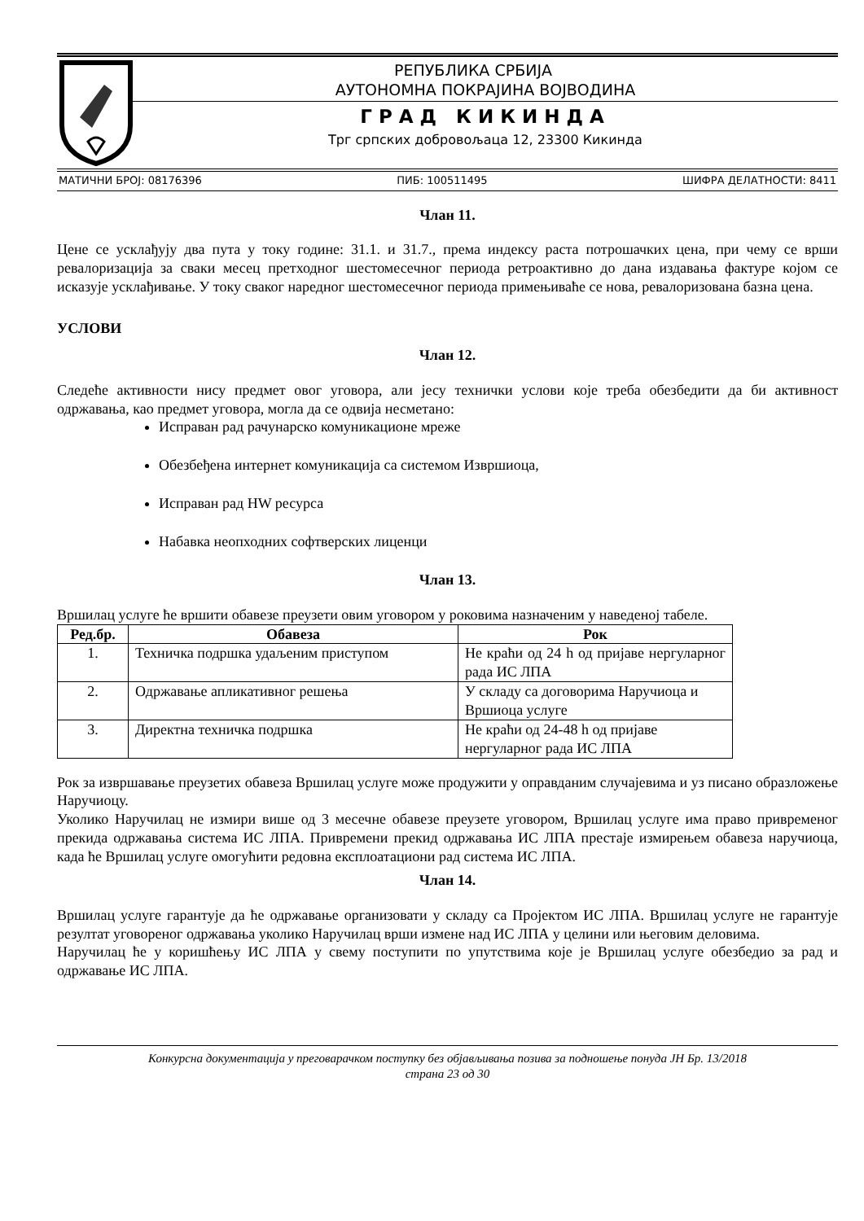РЕПУБЛИКА СРБИЈА
АУТОНОМНА ПОКРАЈИНА ВОЈВОДИНА
ГРАД КИКИНДА
Трг српских добровољаца 12, 23300 Кикинда
МАТИЧНИ БРОЈ: 08176396 ПИБ: 100511495 ШИФРА ДЕЛАТНОСТИ: 8411
Члан 11.
Цене се усклађују два пута у току године: 31.1. и 31.7., према индексу раста потрошачких цена, при чему се врши ревалоризација за сваки месец претходног шестомесечног периода ретроактивно до дана издавања фактуре којом се исказује усклађивање. У току сваког наредног шестомесечног периода примењиваће се нова, ревалоризована базна цена.
УСЛОВИ
Члан 12.
Следеће активности нису предмет овог уговора, али јесу технички услови које треба обезбедити да би активност одржавања, као предмет уговора, могла да се одвија несметано:
Исправан рад рачунарско комуникационе мреже
Обезбеђена интернет комуникација са системом Извршиоца,
Исправан рад HW ресурса
Набавка неопходних софтверских лиценци
Члан 13.
Вршилац услуге ће вршити обавезе преузети овим уговором у роковима назначеним у наведеној табеле.
| Ред.бр. | Обавеза | Рок |
| --- | --- | --- |
| 1. | Техничка подршка удаљеним приступом | Не краћи од 24 h од пријаве нергуларног рада ИС ЛПА |
| 2. | Одржавање апликативног решења | У складу са договорима Наручиоца и Вршиоца услуге |
| 3. | Директна техничка подршка | Не краћи од 24-48 h од пријаве нергуларног рада ИС ЛПА |
Рок за извршавање преузетих обавеза Вршилац услуге може продужити у оправданим случајевима и уз писано образложење Наручиоцу.
Уколико Наручилац не измири више од 3 месечне обавезе преузете уговором, Вршилац услуге има право привременог прекида одржавања система ИС ЛПА. Привремени прекид одржавања ИС ЛПА престаје измирењем обавеза наручиоца, када ће Вршилац услуге омогућити редовна експлоатациони рад система ИС ЛПА.
Члан 14.
Вршилац услуге гарантује да ће одржавање организовати у складу са Пројектом ИС ЛПА. Вршилац услуге не гарантује резултат уговореног одржавања уколико Наручилац врши измене над ИС ЛПА у целини или његовим деловима.
Наручилац ће у коришћењу ИС ЛПА у свему поступити по упутствима које је Вршилац услуге обезбедио за рад и одржавање ИС ЛПА.
Конкурсна документација у преговарачком поступку без објављивања позива за подношење понуда ЈН Бр. 13/2018
страна 23 од 30